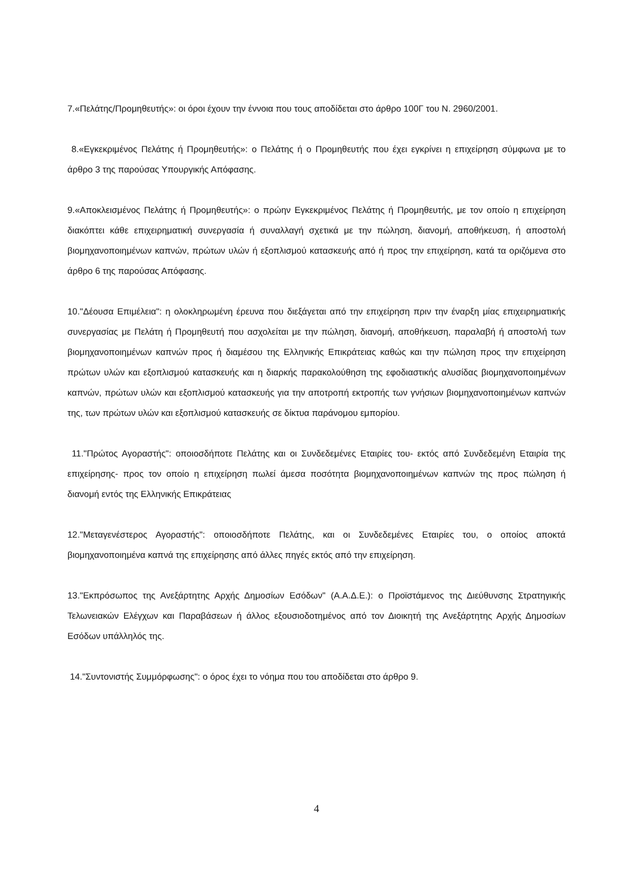7.«Πελάτης/Προμηθευτής»: οι όροι έχουν την έννοια που τους αποδίδεται στο άρθρο 100Γ του Ν. 2960/2001.
8.«Εγκεκριμένος Πελάτης ή Προμηθευτής»: ο Πελάτης ή ο Προμηθευτής που έχει εγκρίνει η επιχείρηση σύμφωνα με το άρθρο 3 της παρούσας Υπουργικής Απόφασης.
9.«Αποκλεισμένος Πελάτης ή Προμηθευτής»: ο πρώην Εγκεκριμένος Πελάτης ή Προμηθευτής, με τον οποίο η επιχείρηση διακόπτει κάθε επιχειρηματική συνεργασία ή συναλλαγή σχετικά με την πώληση, διανομή, αποθήκευση, ή αποστολή βιομηχανοποιημένων καπνών, πρώτων υλών ή εξοπλισμού κατασκευής από ή προς την επιχείρηση, κατά τα οριζόμενα στο άρθρο 6 της παρούσας Απόφασης.
10."Δέουσα Επιμέλεια": η ολοκληρωμένη έρευνα που διεξάγεται από την επιχείρηση πριν την έναρξη μίας επιχειρηματικής συνεργασίας με Πελάτη ή Προμηθευτή που ασχολείται με την πώληση, διανομή, αποθήκευση, παραλαβή ή αποστολή των βιομηχανοποιημένων καπνών προς ή διαμέσου της Ελληνικής Επικράτειας καθώς και την πώληση προς την επιχείρηση πρώτων υλών και εξοπλισμού κατασκευής και η διαρκής παρακολούθηση της εφοδιαστικής αλυσίδας βιομηχανοποιημένων καπνών, πρώτων υλών και εξοπλισμού κατασκευής για την αποτροπή εκτροπής των γνήσιων βιομηχανοποιημένων καπνών της, των πρώτων υλών και εξοπλισμού κατασκευής σε δίκτυα παράνομου εμπορίου.
11."Πρώτος Αγοραστής": οποιοσδήποτε Πελάτης και οι Συνδεδεμένες Εταιρίες του- εκτός από Συνδεδεμένη Εταιρία της επιχείρησης- προς τον οποίο η επιχείρηση πωλεί άμεσα ποσότητα βιομηχανοποιημένων καπνών της προς πώληση ή διανομή εντός της Ελληνικής Επικράτειας
12."Μεταγενέστερος Αγοραστής": οποιοσδήποτε Πελάτης, και οι Συνδεδεμένες Εταιρίες του, ο οποίος αποκτά βιομηχανοποιημένα καπνά της επιχείρησης από άλλες πηγές εκτός από την επιχείρηση.
13."Εκπρόσωπος της Ανεξάρτητης Αρχής Δημοσίων Εσόδων" (Α.Α.Δ.Ε.): ο Προϊστάμενος της Διεύθυνσης Στρατηγικής Τελωνειακών Ελέγχων και Παραβάσεων ή άλλος εξουσιοδοτημένος από τον Διοικητή της Ανεξάρτητης Αρχής Δημοσίων Εσόδων υπάλληλός της.
14."Συντονιστής Συμμόρφωσης": ο όρος έχει το νόημα που του αποδίδεται στο άρθρο 9.
4